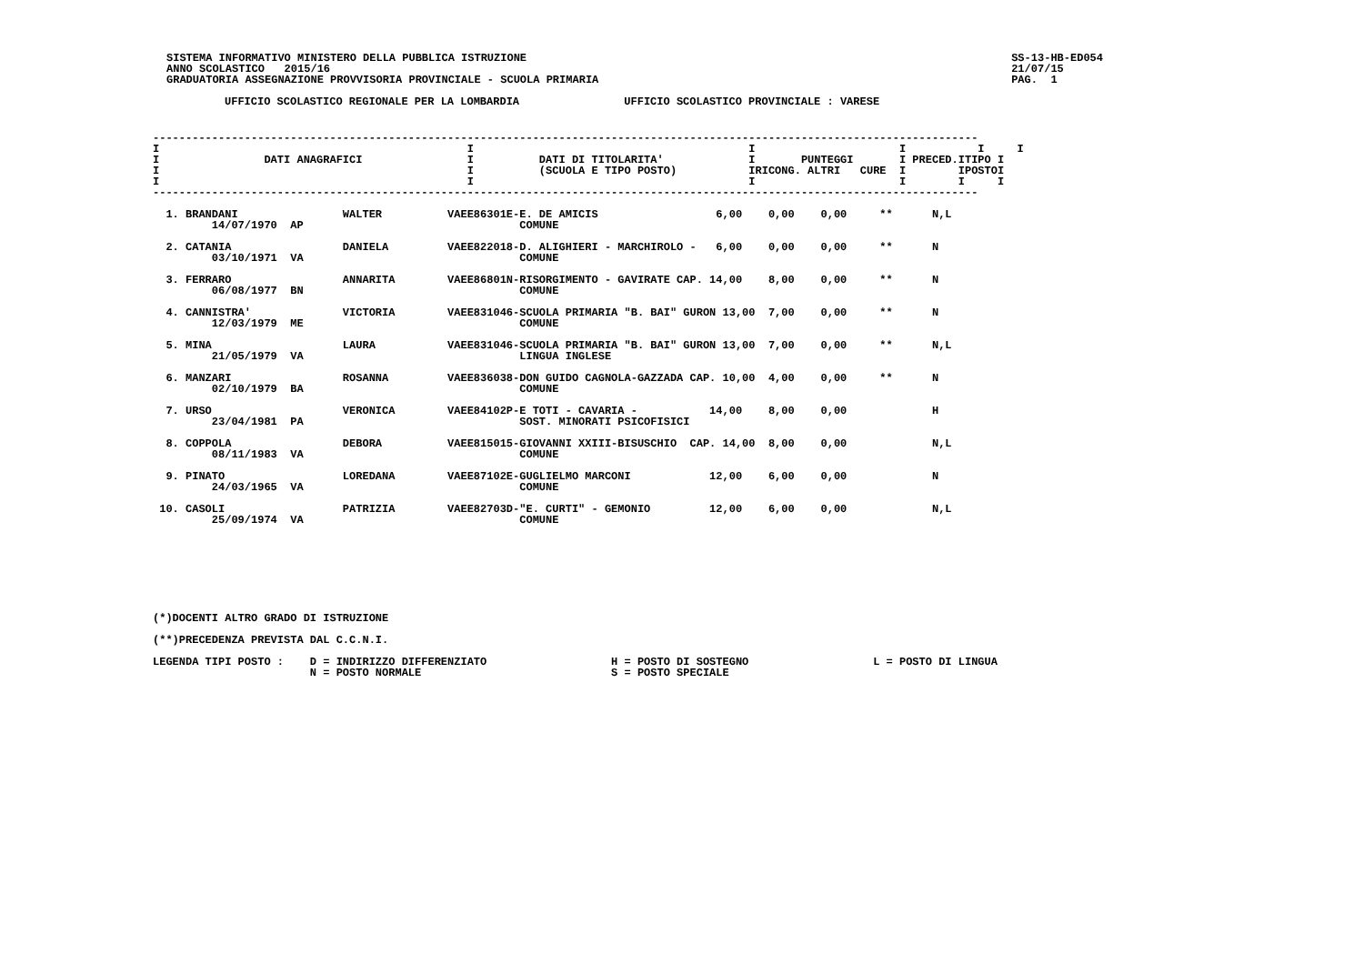SISTEMA INFORMATIVO MINISTERO DELLA PUBBLICA ISTRUZIONE
ANNO SCOLASTICO   2015/16
GRADUATORIA ASSEGNAZIONE PROVVISORIA PROVINCIALE - SCUOLA PRIMARIA
SS-13-HB-ED054
21/07/15
PAG.  1
UFFICIO SCOLASTICO REGIONALE PER LA LOMBARDIA                UFFICIO SCOLASTICO PROVINCIALE : VARESE
------------------------------------------------------------------------------------------------------------------------------
I                                               I                                          I                      I           I     I
I                DATI ANAGRAFICI                I          DATI DI TITOLARITA'             I       PUNTEGGI       I PRECED.ITIPO I
I                                               I          (SCUOLA E TIPO POSTO)           IRICONG. ALTRI   CURE  I        IPOSTOI
I                                               I                                          I                      I        I     I
------------------------------------------------------------------------------------------------------------------------------

  1. BRANDANI                WALTER          VAEE86301E-E. DE AMICIS                  6,00    0,00    0,00     **      N,L
         14/07/1970  AP                                 COMUNE

  2. CATANIA                 DANIELA         VAEE822018-D. ALIGHIERI - MARCHIROLO -   6,00    0,00    0,00     **      N
         03/10/1971  VA                                 COMUNE

  3. FERRARO                 ANNARITA        VAEE86801N-RISORGIMENTO - GAVIRATE CAP. 14,00    8,00    0,00     **      N
         06/08/1977  BN                                 COMUNE

  4. CANNISTRA'              VICTORIA        VAEE831046-SCUOLA PRIMARIA "B. BAI" GURON 13,00  7,00    0,00     **      N
         12/03/1979  ME                                 COMUNE

  5. MINA                    LAURA           VAEE831046-SCUOLA PRIMARIA "B. BAI" GURON 13,00  7,00    0,00     **      N,L
         21/05/1979  VA                                 LINGUA INGLESE

  6. MANZARI                 ROSANNA         VAEE836038-DON GUIDO CAGNOLA-GAZZADA CAP. 10,00  4,00    0,00     **      N
         02/10/1979  BA                                 COMUNE

  7. URSO                    VERONICA        VAEE84102P-E TOTI - CAVARIA -           14,00    8,00    0,00             H
         23/04/1981  PA                                 SOST. MINORATI PSICOFISICI

  8. COPPOLA                 DEBORA          VAEE815015-GIOVANNI XXIII-BISUSCHIO  CAP. 14,00  8,00    0,00             N,L
         08/11/1983  VA                                 COMUNE

  9. PINATO                  LOREDANA        VAEE87102E-GUGLIELMO MARCONI            12,00    6,00    0,00             N
         24/03/1965  VA                                 COMUNE

 10. CASOLI                  PATRIZIA        VAEE82703D-"E. CURTI" - GEMONIO         12,00    6,00    0,00             N,L
         25/09/1974  VA                                 COMUNE








(*)DOCENTI ALTRO GRADO DI ISTRUZIONE

(**)PRECEDENZA PREVISTA DAL C.C.N.I.

LEGENDA TIPI POSTO :    D = INDIRIZZO DIFFERENZIATO                   H = POSTO DI SOSTEGNO                   L = POSTO DI LINGUA
                        N = POSTO NORMALE                             S = POSTO SPECIALE